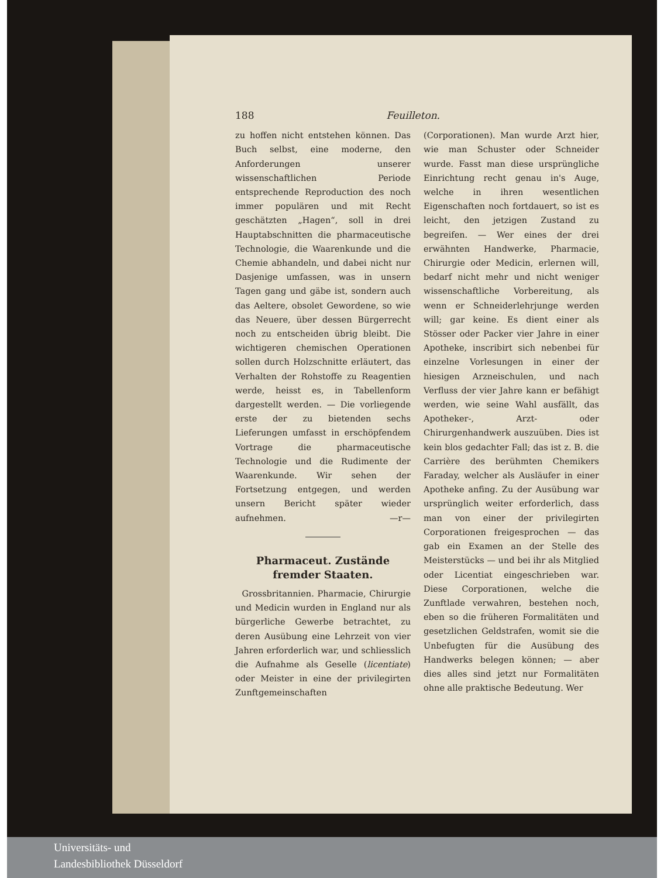188 Feuilleton.
zu hoffen nicht entstehen können. Das Buch selbst, eine moderne, den Anforderungen unserer wissenschaftlichen Periode entsprechende Reproduction des noch immer populären und mit Recht geschätzten „Hagen“, soll in drei Hauptabschnitten die pharmaceutische Technologie, die Waarenkunde und die Chemie abhandeln, und dabei nicht nur Dasjenige umfassen, was in unsern Tagen gang und gäbe ist, sondern auch das Aeltere, obsolet Gewordene, so wie das Neuere, über dessen Bürgerrecht noch zu entscheiden übrig bleibt. Die wichtigeren chemischen Operationen sollen durch Holzschnitte erläutert, das Verhalten der Rohstoffe zu Reagentien werde, heisst es, in Tabellenform dargestellt werden. — Die vorliegende erste der zu bietenden sechs Lieferungen umfasst in erschöpfendem Vortrage die pharmaceutische Technologie und die Rudimente der Waarenkunde. Wir sehen der Fortsetzung entgegen, und werden unsern Bericht später wieder aufnehmen. —r—
Pharmaceut. Zustände fremder Staaten.
Grossbritannien. Pharmacie, Chirurgie und Medicin wurden in England nur als bürgerliche Gewerbe betrachtet, zu deren Ausübung eine Lehrzeit von vier Jahren erforderlich war, und schliesslich die Aufnahme als Geselle (licentiate) oder Meister in eine der privilegirten Zunftgemeinschaften
(Corporationen). Man wurde Arzt hier, wie man Schuster oder Schneider wurde. Fasst man diese ursprüngliche Einrichtung recht genau in's Auge, welche in ihren wesentlichen Eigenschaften noch fortdauert, so ist es leicht, den jetzigen Zustand zu begreifen. — Wer eines der drei erwähnten Handwerke, Pharmacie, Chirurgie oder Medicin, erlernen will, bedarf nicht mehr und nicht weniger wissenschaftliche Vorbereitung, als wenn er Schneiderlehrjunge werden will; gar keine. Es dient einer als Stösser oder Packer vier Jahre in einer Apotheke, inscribirt sich nebenbei für einzelne Vorlesungen in einer der hiesigen Arzneischulen, und nach Verfluss der vier Jahre kann er befähigt werden, wie seine Wahl ausfällt, das Apotheker-, Arzt- oder Chirurgenhandwerk auszuüben. Dies ist kein blos gedachter Fall; das ist z. B. die Carrière des berühmten Chemikers Faraday, welcher als Ausläufer in einer Apotheke anfing. Zu der Ausübung war ursprünglich weiter erforderlich, dass man von einer der privilegirten Corporationen freigesprochen — das gab ein Examen an der Stelle des Meisterstücks — und bei ihr als Mitglied oder Licentiat eingeschrieben war. Diese Corporationen, welche die Zunftlade verwahren, bestehen noch, eben so die früheren Formalitäten und gesetzlichen Geldstrafen, womit sie die Unbefugten für die Ausübung des Handwerks belegen können; — aber dies alles sind jetzt nur Formalitäten ohne alle praktische Bedeutung. Wer
Universitäts- und
Landesbibliothek Düsseldorf